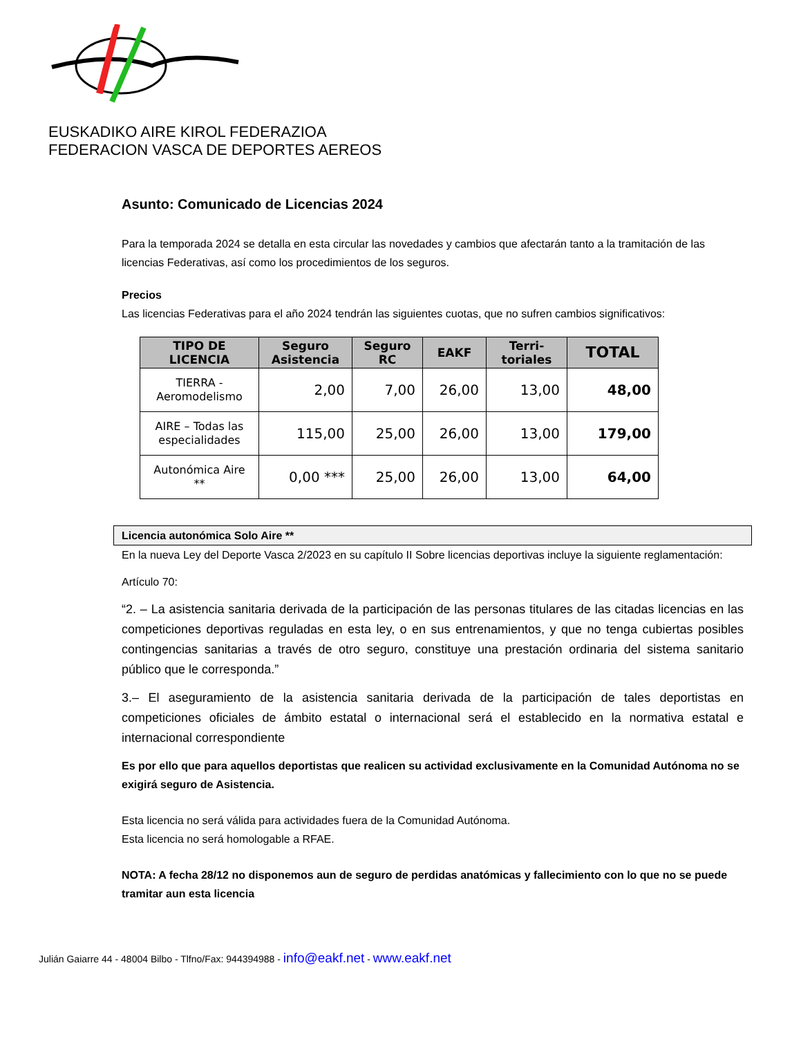EUSKADIKO AIRE KIROL FEDERAZIOA
FEDERACION VASCA DE DEPORTES AEREOS
Asunto: Comunicado de Licencias 2024
Para la temporada 2024 se detalla en esta circular las novedades y cambios que afectarán tanto a la tramitación de las licencias Federativas, así como los procedimientos de los seguros.
Precios
Las licencias Federativas para el año 2024 tendrán las siguientes cuotas, que no sufren cambios significativos:
| TIPO DE LICENCIA | Seguro Asistencia | Seguro RC | EAKF | Terri-toriales | TOTAL |
| --- | --- | --- | --- | --- | --- |
| TIERRA - Aeromodelismo | 2,00 | 7,00 | 26,00 | 13,00 | 48,00 |
| AIRE – Todas las especialidades | 115,00 | 25,00 | 26,00 | 13,00 | 179,00 |
| Autonómica Aire ** | 0,00 *** | 25,00 | 26,00 | 13,00 | 64,00 |
Licencia autonómica Solo Aire **
En la nueva Ley del Deporte Vasca 2/2023 en su capítulo II Sobre licencias deportivas incluye la siguiente reglamentación:
Artículo 70:
“2. – La asistencia sanitaria derivada de la participación de las personas titulares de las citadas licencias en las competiciones deportivas reguladas en esta ley, o en sus entrenamientos, y que no tenga cubiertas posibles contingencias sanitarias a través de otro seguro, constituye una prestación ordinaria del sistema sanitario público que le corresponda.”
3.– El aseguramiento de la asistencia sanitaria derivada de la participación de tales deportistas en competiciones oficiales de ámbito estatal o internacional será el establecido en la normativa estatal e internacional correspondiente
Es por ello que para aquellos deportistas que realicen su actividad exclusivamente en la Comunidad Autónoma no se exigirá seguro de Asistencia.
Esta licencia no será válida para actividades fuera de la Comunidad Autónoma.
Esta licencia no será homologable a RFAE.
NOTA: A fecha 28/12 no disponemos aun de seguro de perdidas anatómicas y fallecimiento con lo que no se puede tramitar aun esta licencia
Julián Gaiarre 44 - 48004 Bilbo - Tlfno/Fax: 944394988 - info@eakf.net - www.eakf.net